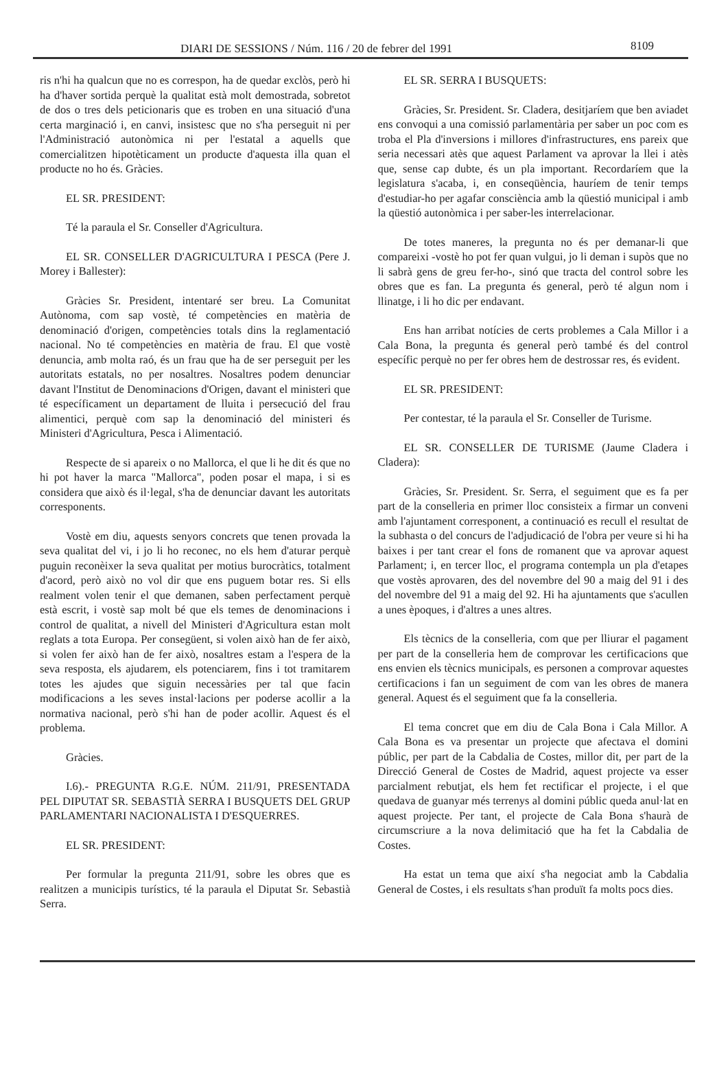DIARI DE SESSIONS / Núm. 116 / 20 de febrer del 1991 8109
ris n'hi ha qualcun que no es correspon, ha de quedar exclòs, però hi ha d'haver sortida perquè la qualitat està molt demostrada, sobretot de dos o tres dels peticionaris que es troben en una situació d'una certa marginació i, en canvi, insistesc que no s'ha perseguit ni per l'Administració autonòmica ni per l'estatal a aquells que comercialitzen hipotèticament un producte d'aquesta illa quan el producte no ho és. Gràcies.
EL SR. PRESIDENT:
Té la paraula el Sr. Conseller d'Agricultura.
EL SR. CONSELLER D'AGRICULTURA I PESCA (Pere J. Morey i Ballester):
Gràcies Sr. President, intentaré ser breu. La Comunitat Autònoma, com sap vostè, té competències en matèria de denominació d'origen, competències totals dins la reglamentació nacional. No té competències en matèria de frau. El que vostè denuncia, amb molta raó, és un frau que ha de ser perseguit per les autoritats estatals, no per nosaltres. Nosaltres podem denunciar davant l'Institut de Denominacions d'Origen, davant el ministeri que té específicament un departament de lluita i persecució del frau alimentici, perquè com sap la denominació del ministeri és Ministeri d'Agricultura, Pesca i Alimentació.
Respecte de si apareix o no Mallorca, el que li he dit és que no hi pot haver la marca "Mallorca", poden posar el mapa, i si es considera que això és il·legal, s'ha de denunciar davant les autoritats corresponents.
Vostè em diu, aquests senyors concrets que tenen provada la seva qualitat del vi, i jo li ho reconec, no els hem d'aturar perquè puguin reconèixer la seva qualitat per motius burocràtics, totalment d'acord, però això no vol dir que ens puguem botar res. Si ells realment volen tenir el que demanen, saben perfectament perquè està escrit, i vostè sap molt bé que els temes de denominacions i control de qualitat, a nivell del Ministeri d'Agricultura estan molt reglats a tota Europa. Per consegüent, si volen això han de fer això, si volen fer això han de fer això, nosaltres estam a l'espera de la seva resposta, els ajudarem, els potenciarem, fins i tot tramitarem totes les ajudes que siguin necessàries per tal que facin modificacions a les seves instal·lacions per poderse acollir a la normativa nacional, però s'hi han de poder acollir. Aquest és el problema.
Gràcies.
I.6).- PREGUNTA R.G.E. NÚM. 211/91, PRESENTADA PEL DIPUTAT SR. SEBASTIÀ SERRA I BUSQUETS DEL GRUP PARLAMENTARI NACIONALISTA I D'ESQUERRES.
EL SR. PRESIDENT:
Per formular la pregunta 211/91, sobre les obres que es realitzen a municipis turístics, té la paraula el Diputat Sr. Sebastià Serra.
EL SR. SERRA I BUSQUETS:
Gràcies, Sr. President. Sr. Cladera, desitjaríem que ben aviadet ens convoqui a una comissió parlamentària per saber un poc com es troba el Pla d'inversions i millores d'infrastructures, ens pareix que seria necessari atès que aquest Parlament va aprovar la llei i atès que, sense cap dubte, és un pla important. Recordaríem que la legislatura s'acaba, i, en conseqüència, hauríem de tenir temps d'estudiar-ho per agafar consciència amb la qüestió municipal i amb la qüestió autonòmica i per saber-les interrelacionar.
De totes maneres, la pregunta no és per demanar-li que compareixi -vostè ho pot fer quan vulgui, jo li deman i supòs que no li sabrà gens de greu fer-ho-, sinó que tracta del control sobre les obres que es fan. La pregunta és general, però té algun nom i llinatge, i li ho dic per endavant.
Ens han arribat notícies de certs problemes a Cala Millor i a Cala Bona, la pregunta és general però també és del control específic perquè no per fer obres hem de destrossar res, és evident.
EL SR. PRESIDENT:
Per contestar, té la paraula el Sr. Conseller de Turisme.
EL SR. CONSELLER DE TURISME (Jaume Cladera i Cladera):
Gràcies, Sr. President. Sr. Serra, el seguiment que es fa per part de la conselleria en primer lloc consisteix a firmar un conveni amb l'ajuntament corresponent, a continuació es recull el resultat de la subhasta o del concurs de l'adjudicació de l'obra per veure si hi ha baixes i per tant crear el fons de romanent que va aprovar aquest Parlament; i, en tercer lloc, el programa contempla un pla d'etapes que vostès aprovaren, des del novembre del 90 a maig del 91 i des del novembre del 91 a maig del 92. Hi ha ajuntaments que s'acullen a unes èpoques, i d'altres a unes altres.
Els tècnics de la conselleria, com que per lliurar el pagament per part de la conselleria hem de comprovar les certificacions que ens envien els tècnics municipals, es personen a comprovar aquestes certificacions i fan un seguiment de com van les obres de manera general. Aquest és el seguiment que fa la conselleria.
El tema concret que em diu de Cala Bona i Cala Millor. A Cala Bona es va presentar un projecte que afectava el domini públic, per part de la Cabdalia de Costes, millor dit, per part de la Direcció General de Costes de Madrid, aquest projecte va esser parcialment rebutjat, els hem fet rectificar el projecte, i el que quedava de guanyar més terrenys al domini públic queda anul·lat en aquest projecte. Per tant, el projecte de Cala Bona s'haurà de circumscriure a la nova delimitació que ha fet la Cabdalia de Costes.
Ha estat un tema que així s'ha negociat amb la Cabdalia General de Costes, i els resultats s'han produït fa molts pocs dies.